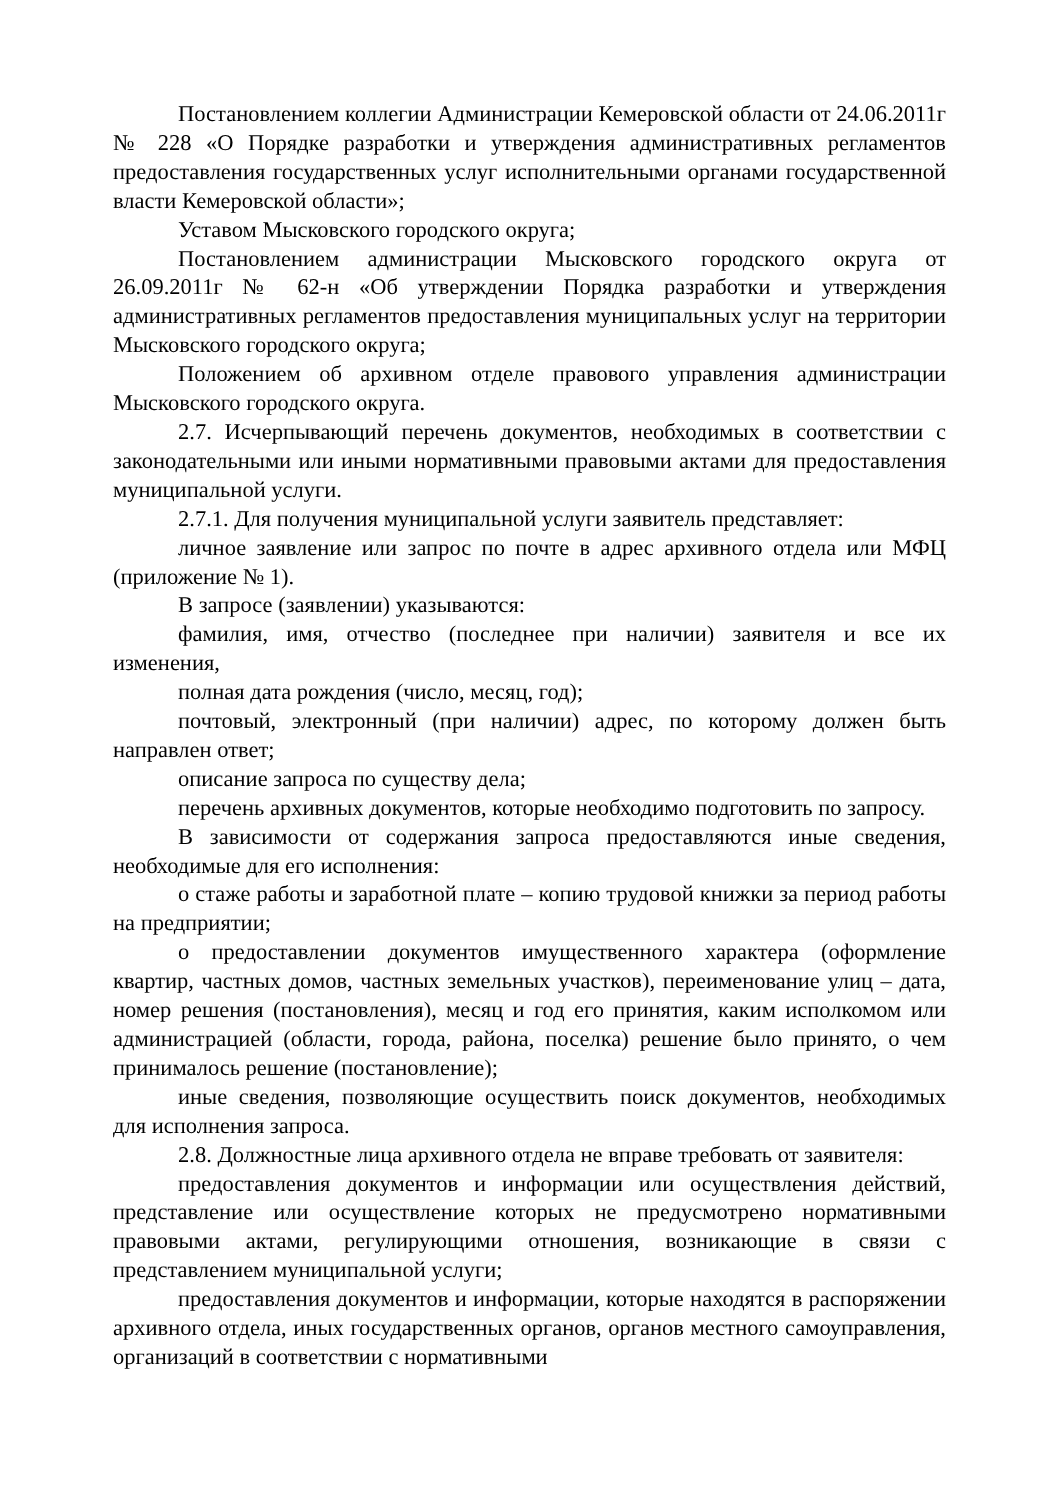Постановлением коллегии Администрации Кемеровской области от 24.06.2011г № 228 «О Порядке разработки и утверждения административных регламентов предоставления государственных услуг исполнительными органами государственной власти Кемеровской области»;
Уставом Мысковского городского округа;
Постановлением администрации Мысковского городского округа от 26.09.2011г № 62-н «Об утверждении Порядка разработки и утверждения административных регламентов предоставления муниципальных услуг на территории Мысковского городского округа;
Положением об архивном отделе правового управления администрации Мысковского городского округа.
2.7. Исчерпывающий перечень документов, необходимых в соответствии с законодательными или иными нормативными правовыми актами для предоставления муниципальной услуги.
2.7.1. Для получения муниципальной услуги заявитель представляет:
личное заявление или запрос по почте в адрес архивного отдела или МФЦ (приложение № 1).
В запросе (заявлении) указываются:
фамилия, имя, отчество (последнее при наличии) заявителя и все их изменения,
полная дата рождения (число, месяц, год);
почтовый, электронный (при наличии) адрес, по которому должен быть направлен ответ;
описание запроса по существу дела;
перечень архивных документов, которые необходимо подготовить по запросу.
В зависимости от содержания запроса предоставляются иные сведения, необходимые для его исполнения:
о стаже работы и заработной плате – копию трудовой книжки за период работы на предприятии;
о предоставлении документов имущественного характера (оформление квартир, частных домов, частных земельных участков), переименование улиц – дата, номер решения (постановления), месяц и год его принятия, каким исполкомом или администрацией (области, города, района, поселка) решение было принято, о чем принималось решение (постановление);
иные сведения, позволяющие осуществить поиск документов, необходимых для исполнения запроса.
2.8. Должностные лица архивного отдела не вправе требовать от заявителя:
предоставления документов и информации или осуществления действий, представление или осуществление которых не предусмотрено нормативными правовыми актами, регулирующими отношения, возникающие в связи с представлением муниципальной услуги;
предоставления документов и информации, которые находятся в распоряжении архивного отдела, иных государственных органов, органов местного самоуправления, организаций в соответствии с нормативными